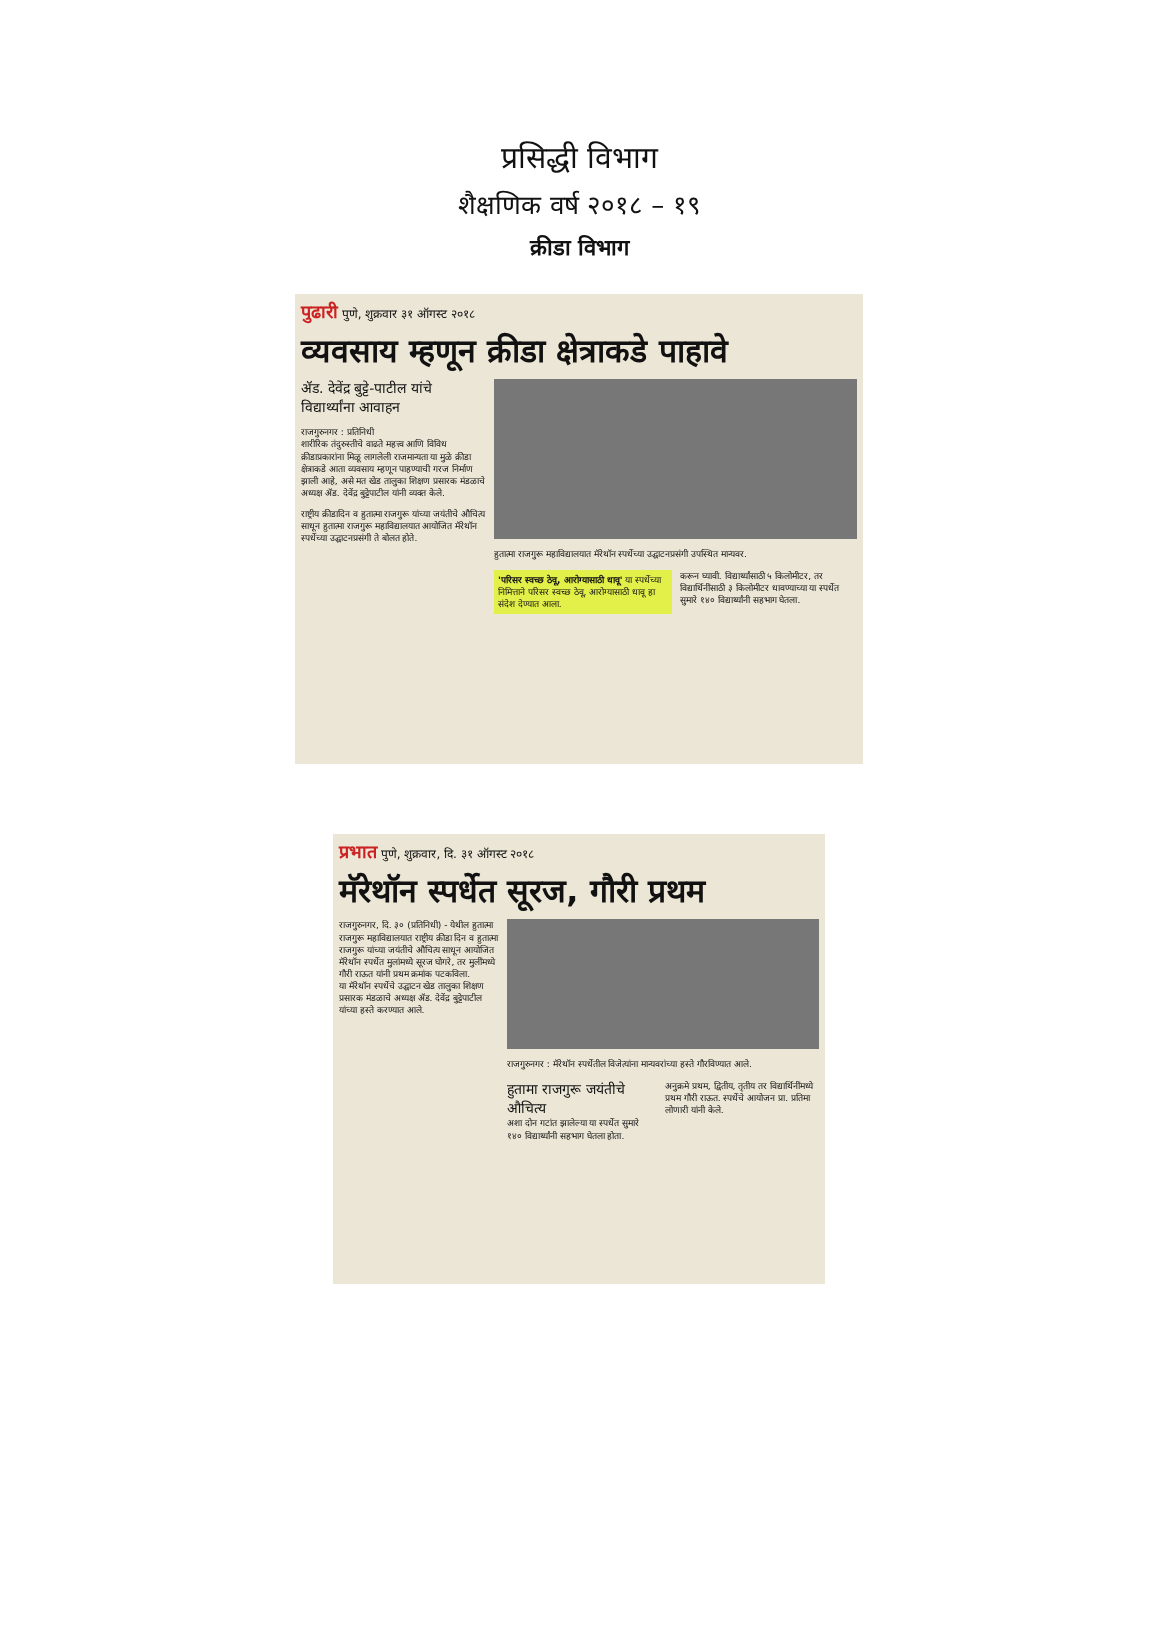प्रसिद्धी विभाग
शैक्षणिक वर्ष २०१८ – १९
क्रीडा विभाग
पुढारी पुणे, शुक्रवार ३१ ऑगस्ट २०१८
व्यवसाय म्हणून क्रीडा क्षेत्राकडे पाहावे
ॲड. देवेंद्र बुट्टे-पाटील यांचे विद्यार्थ्यांना आवाहन
राजगुरुनगर : प्रतिनिधी
शारीरिक तंदुरुस्तीचे वाढते महत्त्व आणि विविध क्रीडाप्रकारांना मिळू लागलेली राजमान्यता या मुळे क्रीडा क्षेत्राकडे आता व्यवसाय म्हणून पाहण्याची गरज निर्माण झाली आहे, असे मत खेड तालुका शिक्षण प्रसारक मंडळाचे अध्यक्ष ॲड. देवेंद्र बुट्टेपाटील यांनी व्यक्त केले.
राष्ट्रीय क्रीडादिन व हुतात्मा राजगुरू यांच्या जयंतीचे औचित्य साधून हुतात्मा राजगुरू महाविद्यालयात आयोजित मॅरेथॉन स्पर्धेच्या उद्घाटनप्रसंगी ते बोलत होते.
हुतात्मा राजगुरू महाविद्यालयात मॅरेथॉन स्पर्धेच्या उद्घाटनप्रसंगी उपस्थित मान्यवर.
'परिसर स्वच्छ ठेवू, आरोग्यासाठी धावू' या स्पर्धेच्या निमित्ताने परिसर स्वच्छ ठेवू, आरोग्यासाठी धावू हा संदेश देण्यात आला.
करून घ्यावी. विद्यार्थ्यांसाठी ५ किलोमीटर, तर विद्यार्थिनींसाठी ३ किलोमीटर धावण्याच्या या स्पर्धेत सुमारे १४० विद्यार्थ्यांनी सहभाग घेतला.
प्रभात पुणे, शुक्रवार, दि. ३१ ऑगस्ट २०१८
मॅरेथॉन स्पर्धेत सूरज, गौरी प्रथम
राजगुरुनगर, दि. ३० (प्रतिनिधी) - येथील हुतात्मा राजगुरू महाविद्यालयात राष्ट्रीय क्रीडा दिन व हुतात्मा राजगुरू यांच्या जयंतीचे औचित्य साधून आयोजित मॅरेथॉन स्पर्धेत मुलांमध्ये सूरज घोगरे, तर मुलींमध्ये गौरी राऊत यांनी प्रथम क्रमांक पटकविला.
या मॅरेथॉन स्पर्धेचे उद्घाटन खेड तालुका शिक्षण प्रसारक मंडळाचे अध्यक्ष ॲड. देवेंद्र बुट्टेपाटील यांच्या हस्ते करण्यात आले.
राजगुरुनगर : मॅरेथॉन स्पर्धेतील विजेत्यांना मान्यवरांच्या हस्ते गौरविण्यात आले.
हुतामा राजगुरू जयंतीचे औचित्य
अशा दोन गटांत झालेल्या या स्पर्धेत सुमारे १४० विद्यार्थ्यांनी सहभाग घेतला होता.
अनुक्रमे प्रथम, द्वितीय, तृतीय तर विद्यार्थिनींमध्ये प्रथम गौरी राऊत. स्पर्धेचे आयोजन प्रा. प्रतिमा लोणारी यांनी केले.